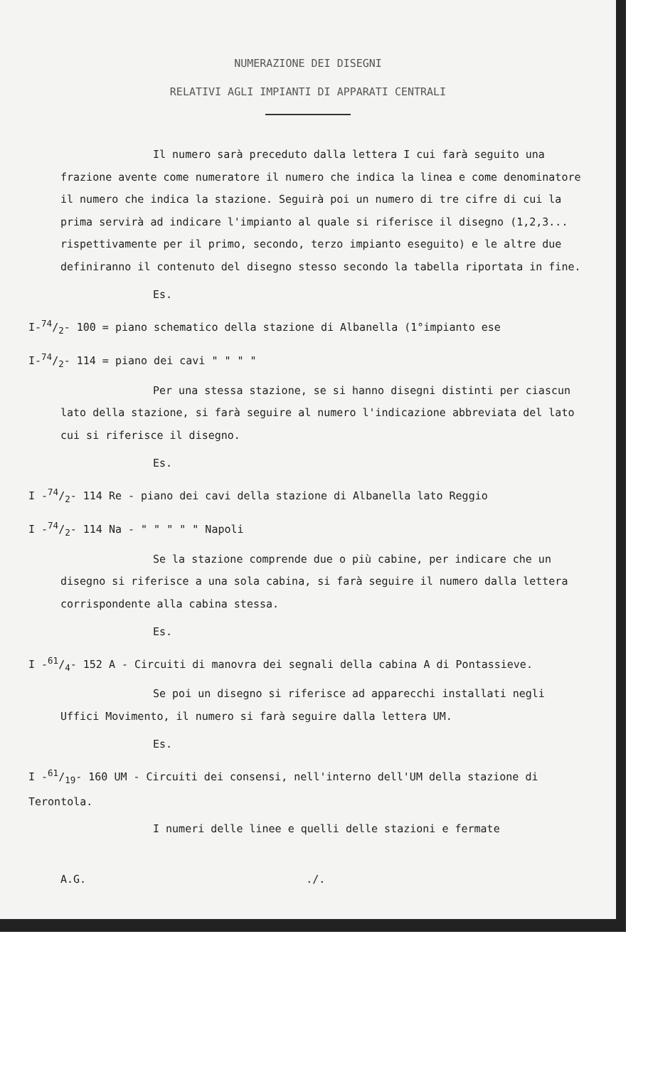NUMERAZIONE DEI DISEGNI
RELATIVI AGLI IMPIANTI DI APPARATI CENTRALI
Il numero sarà preceduto dalla lettera I cui farà seguito una frazione avente come numeratore il numero che indica la linea e come denominatore il numero che indica la stazione. Seguirà poi un numero di tre cifre di cui la prima servirà ad indicare l'impianto al quale si riferisce il disegno (1,2,3... rispettivamente per il primo, secondo, terzo impianto eseguito) e le altre due definiranno il contenuto del disegno stesso secondo la tabella riportata in fine.
Es.
I-74/2- 100 = piano schematico della stazione di Albanella (1°impianto ese
I-74/2- 114 = piano dei cavi " " " "
Per una stessa stazione, se si hanno disegni distinti per ciascun lato della stazione, si farà seguire al numero l'indicazione abbreviata del lato cui si riferisce il disegno.
Es.
I -74/2- 114 Re - piano dei cavi della stazione di Albanella lato Reggio
I -74/2- 114 Na - " " " " " Napoli
Se la stazione comprende due o più cabine, per indicare che un disegno si riferisce a una sola cabina, si farà seguire il numero dalla lettera corrispondente alla cabina stessa.
Es.
I -61/4- 152 A - Circuiti di manovra dei segnali della cabina A di Pontassieve.
Se poi un disegno si riferisce ad apparecchi installati negli Uffici Movimento, il numero si farà seguire dalla lettera UM.
Es.
I -61/19- 160 UM - Circuiti dei consensi, nell'interno dell'UM della stazione di Terontola.
I numeri delle linee e quelli delle stazioni e fermate
A.G. ./.